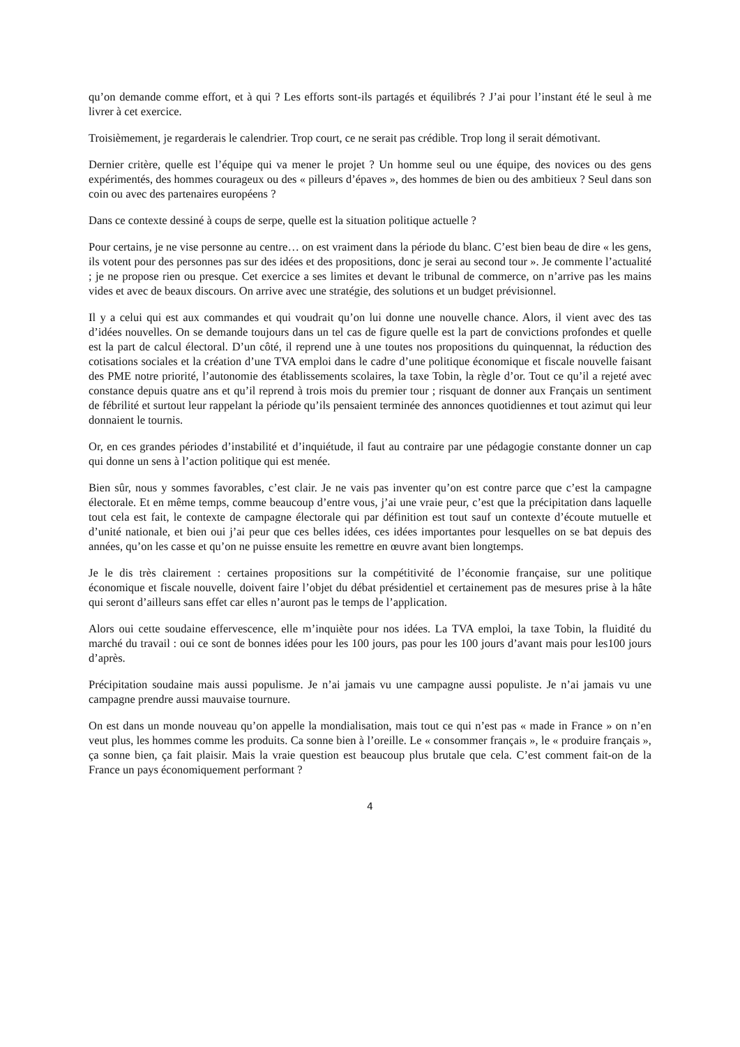qu’on demande comme effort, et à qui ? Les efforts sont-ils partagés et équilibrés ? J’ai pour l’instant été le seul à me livrer à cet exercice.
Troisièmement, je regarderais le calendrier. Trop court, ce ne serait pas crédible. Trop long il serait démotivant.
Dernier critère, quelle est l’équipe qui va mener le projet ? Un homme seul ou une équipe, des novices ou des gens expérimentés, des hommes courageux ou des « pilleurs d’épaves », des hommes de bien ou des ambitieux ? Seul dans son coin ou avec des partenaires européens ?
Dans ce contexte dessiné à coups de serpe, quelle est la situation politique actuelle ?
Pour certains, je ne vise personne au centre… on est vraiment dans la période du blanc. C’est bien beau de dire « les gens, ils votent pour des personnes pas sur des idées et des propositions, donc je serai au second tour ». Je commente l’actualité ; je ne propose rien ou presque. Cet exercice a ses limites et devant le tribunal de commerce, on n’arrive pas les mains vides et avec de beaux discours. On arrive avec une stratégie, des solutions et un budget prévisionnel.
Il y a celui qui est aux commandes et qui voudrait qu’on lui donne une nouvelle chance. Alors, il vient avec des tas d’idées nouvelles. On se demande toujours dans un tel cas de figure quelle est la part de convictions profondes et quelle est la part de calcul électoral. D’un côté, il reprend une à une toutes nos propositions du quinquennat, la réduction des cotisations sociales et la création d’une TVA emploi dans le cadre d’une politique économique et fiscale nouvelle faisant des PME notre priorité, l’autonomie des établissements scolaires, la taxe Tobin, la règle d’or. Tout ce qu’il a rejeté avec constance depuis quatre ans et qu’il reprend à trois mois du premier tour ; risquant de donner aux Français un sentiment de fébrilité et surtout leur rappelant la période qu’ils pensaient terminée des annonces quotidiennes et tout azimut qui leur donnaient le tournis.
Or, en ces grandes périodes d’instabilité et d’inquiétude, il faut au contraire par une pédagogie constante donner un cap qui donne un sens à l’action politique qui est menée.
Bien sûr, nous y sommes favorables, c’est clair. Je ne vais pas inventer qu’on est contre parce que c’est la campagne électorale. Et en même temps, comme beaucoup d’entre vous, j’ai une vraie peur, c’est que la précipitation dans laquelle tout cela est fait, le contexte de campagne électorale qui par définition est tout sauf un contexte d’écoute mutuelle et d’unité nationale, et bien oui j’ai peur que ces belles idées, ces idées importantes pour lesquelles on se bat depuis des années, qu’on les casse et qu’on ne puisse ensuite les remettre en œuvre avant bien longtemps.
Je le dis très clairement : certaines propositions sur la compétitivité de l’économie française, sur une politique économique et fiscale nouvelle, doivent faire l’objet du débat présidentiel et certainement pas de mesures prise à la hâte qui seront d’ailleurs sans effet car elles n’auront pas le temps de l’application.
Alors oui cette soudaine effervescence, elle m’inquiète pour nos idées. La TVA emploi, la taxe Tobin, la fluidité du marché du travail : oui ce sont de bonnes idées pour les 100 jours, pas pour les 100 jours d’avant mais pour les100 jours d’après.
Précipitation soudaine mais aussi populisme. Je n’ai jamais vu une campagne aussi populiste. Je n’ai jamais vu une campagne prendre aussi mauvaise tournure.
On est dans un monde nouveau qu’on appelle la mondialisation, mais tout ce qui n’est pas « made in France » on n’en veut plus, les hommes comme les produits. Ca sonne bien à l’oreille. Le « consommer français », le « produire français », ça sonne bien, ça fait plaisir. Mais la vraie question est beaucoup plus brutale que cela. C’est comment fait-on de la France un pays économiquement performant ?
4